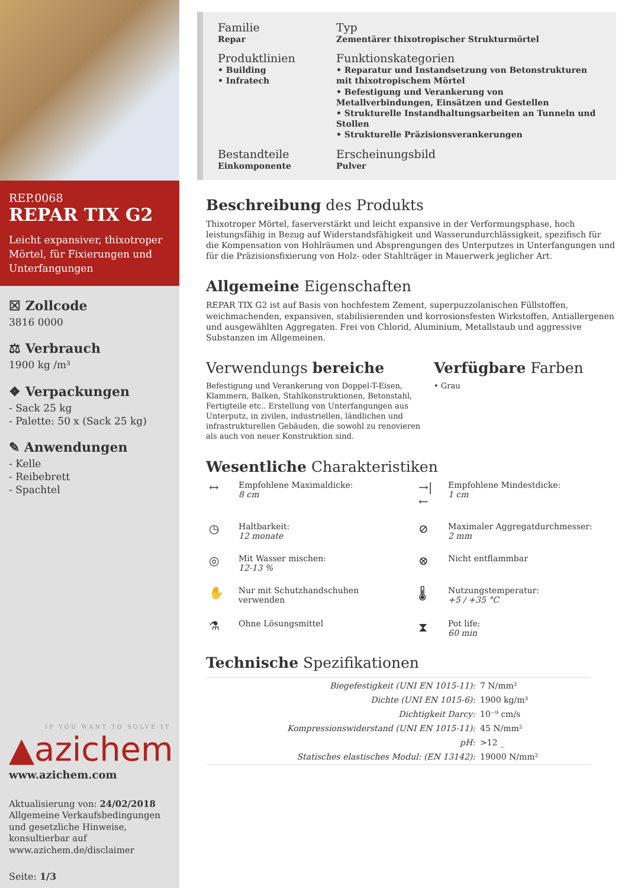REP.0068
REPAR TIX G2
Leicht expansiver, thixotroper Mörtel, für Fixierungen und Unterfangungen
☒ Zollcode
3816 0000
⚖ Verbrauch
1900 kg /m³
❖ Verpackungen
- Sack 25 kg
- Palette: 50 x (Sack 25 kg)
✎ Anwendungen
- Kelle
- Reibebrett
- Spachtel
IF YOU WANT TO SOLVE IT
▲azichem
www.azichem.com
Aktualisierung von: 24/02/2018
Allgemeine Verkaufsbedingungen und gesetzliche Hinweise, konsultierbar auf
www.azichem.de/disclaimer
Seite: 1/3
Familie
Repar
Typ
Zementärer thixotropischer Strukturmörtel
Produktlinien
• Building
• Infratech
Funktionskategorien
• Reparatur und Instandsetzung von Betonstrukturen mit thixotropischem Mörtel
• Befestigung und Verankerung von Metallverbindungen, Einsätzen und Gestellen
• Strukturelle Instandhaltungsarbeiten an Tunneln und Stollen
• Strukturelle Präzisionsverankerungen
Bestandteile
Einkomponente
Erscheinungsbild
Pulver
Beschreibung des Produkts
Thixotroper Mörtel, faserverstärkt und leicht expansive in der Verformungsphase, hoch leistungsfähig in Bezug auf Widerstandsfähigkeit und Wasserundurchlässigkeit, spezifisch für die Kompensation von Hohlräumen und Absprengungen des Unterputzes in Unterfangungen und für die Präzisionsfixierung von Holz- oder Stahlträger in Mauerwerk jeglicher Art.
Allgemeine Eigenschaften
REPAR TIX G2 ist auf Basis von hochfestem Zement, superpuzzolanischen Füllstoffen, weichmachenden, expansiven, stabilisierenden und korrosionsfesten Wirkstoffen, Antiallergenen und ausgewählten Aggregaten. Frei von Chlorid, Aluminium, Metallstaub und aggressive Substanzen im Allgemeinen.
Verwendungs bereiche
Befestigung und Verankerung von Doppel-T-Eisen, Klammern, Balken, Stahlkonstruktionen, Betonstahl, Fertigteile etc.. Erstellung von Unterfangungen aus Unterputz, in zivilen, industriellen, ländlichen und infrastrukturellen Gebäuden, die sowohl zu renovieren als auch von neuer Konstruktion sind.
Verfügbare Farben
• Grau
Wesentliche Charakteristiken
↔ Empfohlene Maximaldicke:
8 cm
→|← Empfohlene Mindestdicke:
1 cm
◷ Haltbarkeit:
12 monate
⊘ Maximaler Aggregatdurchmesser:
2 mm
◎ Mit Wasser mischen:
12-13 %
⊗ Nicht entflammbar
✋ Nur mit Schutzhandschuhen verwenden
🌡 Nutzungstemperatur:
+5 / +35 °C
⚗ Ohne Lösungsmittel
⧗ Pot life:
60 min
Technische Spezifikationen
| Biegefestigkeit (UNI EN 1015-11): | 7 N/mm² |
| Dichte (UNI EN 1015-6): | 1900 kg/m³ |
| Dichtigkeit Darcy: | 10⁻⁹ cm/s |
| Kompressionswiderstand (UNI EN 1015-11): | 45 N/mm² |
| pH: | >12 _ |
| Statisches elastisches Modul: (EN 13142): | 19000 N/mm² |